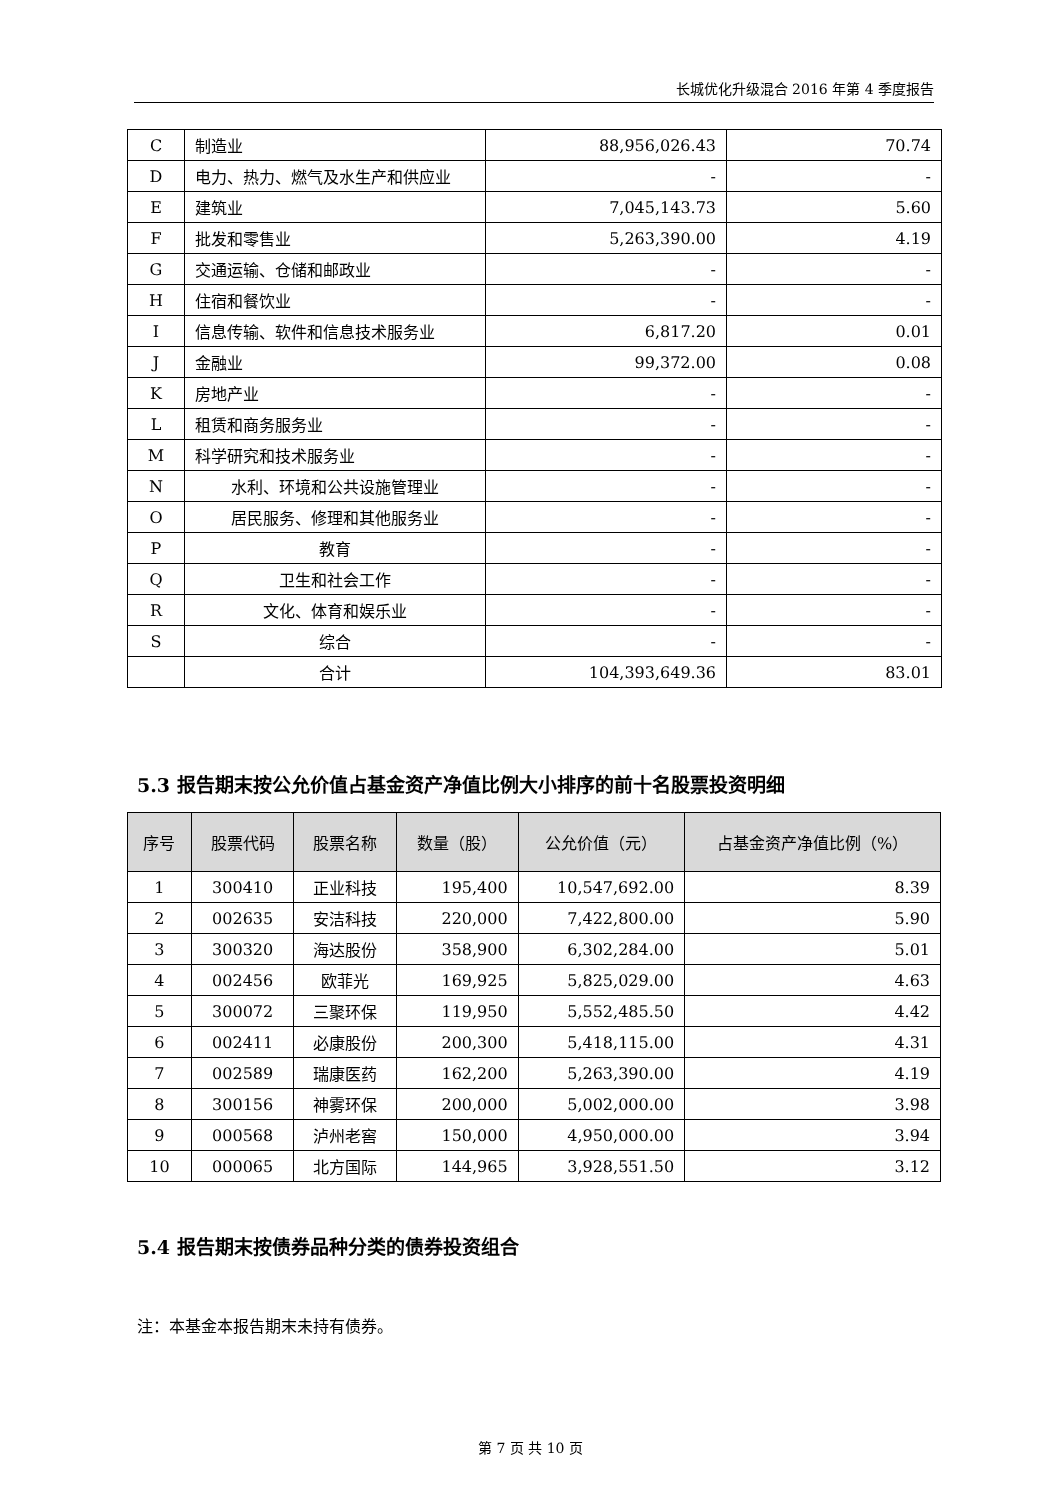长城优化升级混合 2016 年第 4 季度报告
| C | 制造业 | 88,956,026.43 | 70.74 |
| D | 电力、热力、燃气及水生产和供应业 | - | - |
| E | 建筑业 | 7,045,143.73 | 5.60 |
| F | 批发和零售业 | 5,263,390.00 | 4.19 |
| G | 交通运输、仓储和邮政业 | - | - |
| H | 住宿和餐饮业 | - | - |
| I | 信息传输、软件和信息技术服务业 | 6,817.20 | 0.01 |
| J | 金融业 | 99,372.00 | 0.08 |
| K | 房地产业 | - | - |
| L | 租赁和商务服务业 | - | - |
| M | 科学研究和技术服务业 | - | - |
| N | 水利、环境和公共设施管理业 | - | - |
| O | 居民服务、修理和其他服务业 | - | - |
| P | 教育 | - | - |
| Q | 卫生和社会工作 | - | - |
| R | 文化、体育和娱乐业 | - | - |
| S | 综合 | - | - |
| | 合计 | 104,393,649.36 | 83.01 |
5.3 报告期末按公允价值占基金资产净值比例大小排序的前十名股票投资明细
| 序号 | 股票代码 | 股票名称 | 数量（股） | 公允价值（元） | 占基金资产净值比例（%） |
| --- | --- | --- | --- | --- | --- |
| 1 | 300410 | 正业科技 | 195,400 | 10,547,692.00 | 8.39 |
| 2 | 002635 | 安洁科技 | 220,000 | 7,422,800.00 | 5.90 |
| 3 | 300320 | 海达股份 | 358,900 | 6,302,284.00 | 5.01 |
| 4 | 002456 | 欧菲光 | 169,925 | 5,825,029.00 | 4.63 |
| 5 | 300072 | 三聚环保 | 119,950 | 5,552,485.50 | 4.42 |
| 6 | 002411 | 必康股份 | 200,300 | 5,418,115.00 | 4.31 |
| 7 | 002589 | 瑞康医药 | 162,200 | 5,263,390.00 | 4.19 |
| 8 | 300156 | 神雾环保 | 200,000 | 5,002,000.00 | 3.98 |
| 9 | 000568 | 泸州老窖 | 150,000 | 4,950,000.00 | 3.94 |
| 10 | 000065 | 北方国际 | 144,965 | 3,928,551.50 | 3.12 |
5.4 报告期末按债券品种分类的债券投资组合
注：本基金本报告期末未持有债券。
第 7 页 共 10 页